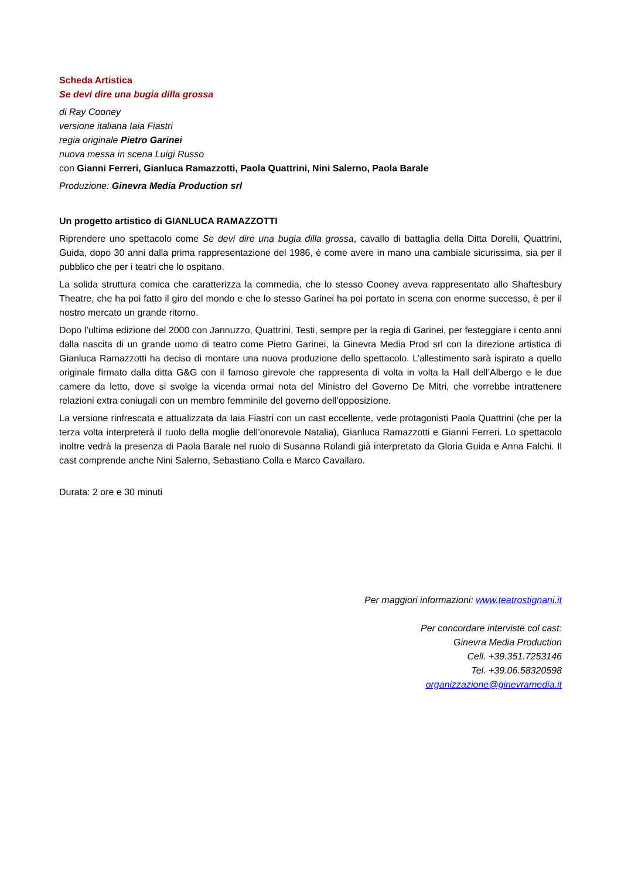Scheda Artistica
Se devi dire una bugia dilla grossa
di Ray Cooney
versione italiana Iaia Fiastri
regia originale Pietro Garinei
nuova messa in scena Luigi Russo
con Gianni Ferreri, Gianluca Ramazzotti, Paola Quattrini, Nini Salerno, Paola Barale
Produzione: Ginevra Media Production srl
Un progetto artistico di GIANLUCA RAMAZZOTTI
Riprendere uno spettacolo come Se devi dire una bugia dilla grossa, cavallo di battaglia della Ditta Dorelli, Quattrini, Guida, dopo 30 anni dalla prima rappresentazione del 1986, è come avere in mano una cambiale sicurissima, sia per il pubblico che per i teatri che lo ospitano.
La solida struttura comica che caratterizza la commedia, che lo stesso Cooney aveva rappresentato allo Shaftesbury Theatre, che ha poi fatto il giro del mondo e che lo stesso Garinei ha poi portato in scena con enorme successo, è per il nostro mercato un grande ritorno.
Dopo l’ultima edizione del 2000 con Jannuzzo, Quattrini, Testi, sempre per la regia di Garinei, per festeggiare i cento anni dalla nascita di un grande uomo di teatro come Pietro Garinei, la Ginevra Media Prod srl con la direzione artistica di Gianluca Ramazzotti ha deciso di montare una nuova produzione dello spettacolo. L’allestimento sarà ispirato a quello originale firmato dalla ditta G&G con il famoso girevole che rappresenta di volta in volta la Hall dell’Albergo e le due camere da letto, dove si svolge la vicenda ormai nota del Ministro del Governo De Mitri, che vorrebbe intrattenere relazioni extra coniugali con un membro femminile del governo dell’opposizione.
La versione rinfrescata e attualizzata da Iaia Fiastri con un cast eccellente, vede protagonisti Paola Quattrini (che per la terza volta interpreterà il ruolo della moglie dell’onorevole Natalia), Gianluca Ramazzotti e Gianni Ferreri. Lo spettacolo inoltre vedrà la presenza di Paola Barale nel ruolo di Susanna Rolandi già interpretato da Gloria Guida e Anna Falchi. Il cast comprende anche Nini Salerno, Sebastiano Colla e Marco Cavallaro.
Durata: 2 ore e 30 minuti
Per maggiori informazioni: www.teatrostignani.it
Per concordare interviste col cast:
Ginevra Media Production
Cell. +39.351.7253146
Tel. +39.06.58320598
organizzazione@ginevramedia.it